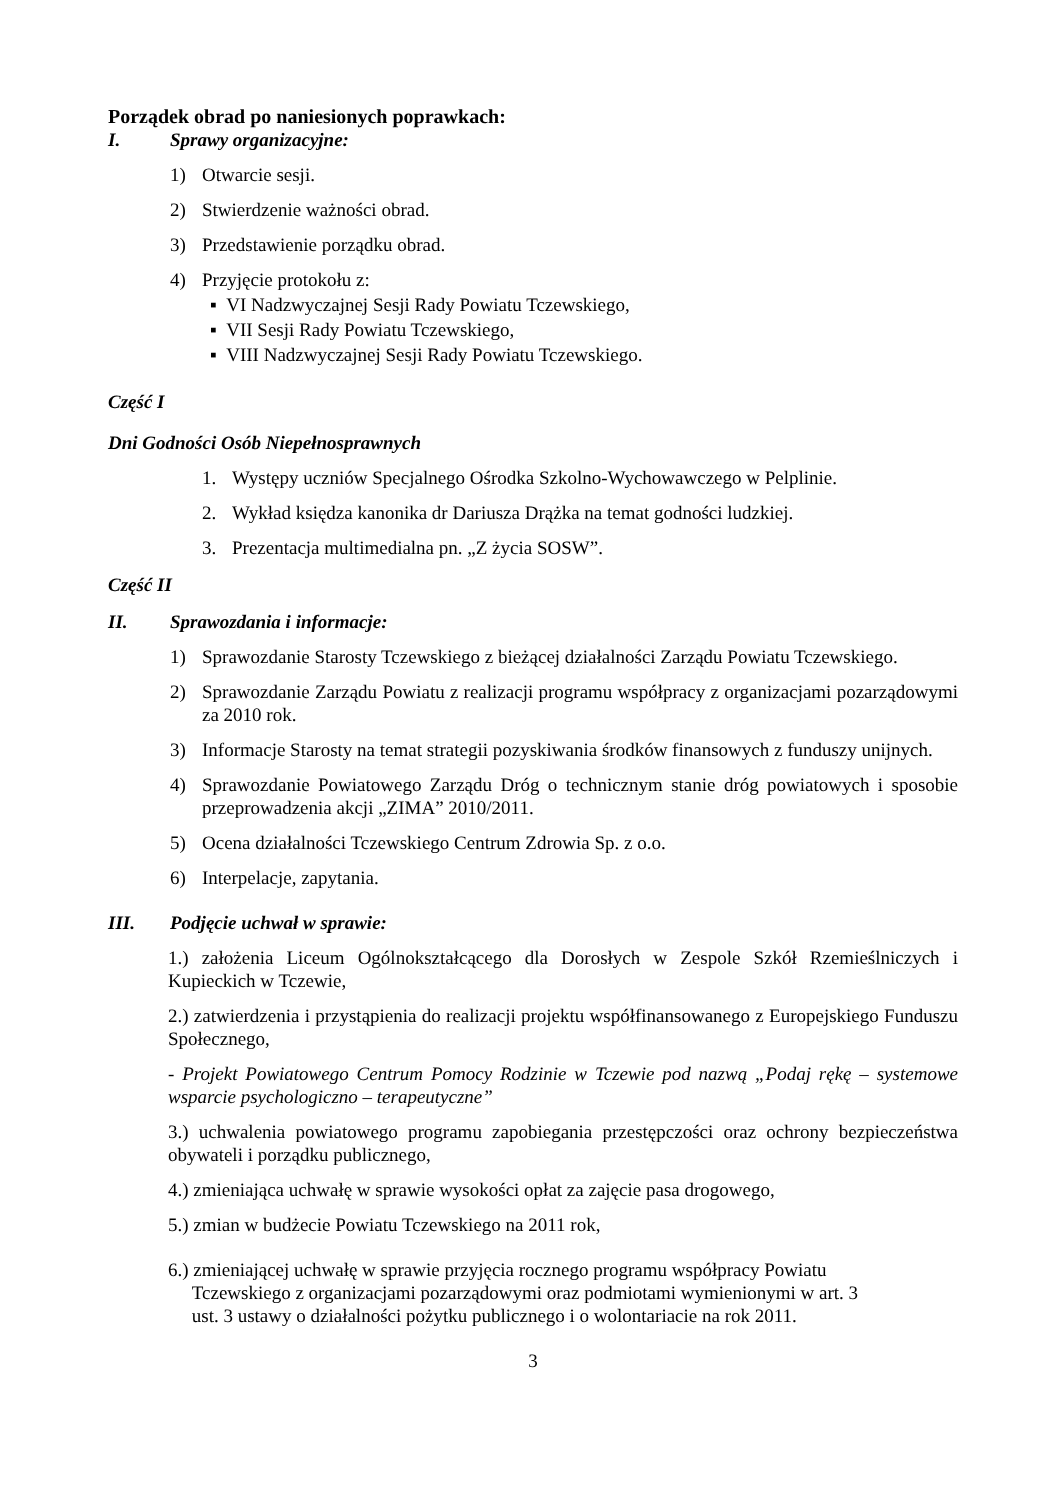Porządek obrad po naniesionych poprawkach:
I. Sprawy organizacyjne:
1) Otwarcie sesji.
2) Stwierdzenie ważności obrad.
3) Przedstawienie porządku obrad.
4) Przyjęcie protokołu z:
▪ VI Nadzwyczajnej Sesji Rady Powiatu Tczewskiego,
▪ VII Sesji Rady Powiatu Tczewskiego,
▪ VIII Nadzwyczajnej Sesji Rady Powiatu Tczewskiego.
Część I
Dni Godności Osób Niepełnosprawnych
1. Występy uczniów Specjalnego Ośrodka Szkolno-Wychowawczego w Pelplinie.
2. Wykład księdza kanonika dr Dariusza Drążka na temat godności ludzkiej.
3. Prezentacja multimedialna pn. „Z życia SOSW”.
Część II
II. Sprawozdania i informacje:
1) Sprawozdanie Starosty Tczewskiego z bieżącej działalności Zarządu Powiatu Tczewskiego.
2) Sprawozdanie Zarządu Powiatu z realizacji programu współpracy z organizacjami pozarządowymi za 2010 rok.
3) Informacje Starosty na temat strategii pozyskiwania środków finansowych z funduszy unijnych.
4) Sprawozdanie Powiatowego Zarządu Dróg o technicznym stanie dróg powiatowych i sposobie przeprowadzenia akcji „ZIMA” 2010/2011.
5) Ocena działalności Tczewskiego Centrum Zdrowia Sp. z o.o.
6) Interpelacje, zapytania.
III. Podjęcie uchwał w sprawie:
1.) założenia Liceum Ogólnokształcącego dla Dorosłych w Zespole Szkół Rzemieślniczych i Kupieckich w Tczewie,
2.) zatwierdzenia i przystąpienia do realizacji projektu współfinansowanego z Europejskiego Funduszu Społecznego,
- Projekt Powiatowego Centrum Pomocy Rodzinie w Tczewie pod nazwą „Podaj rękę – systemowe wsparcie psychologiczno – terapeutyczne”
3.) uchwalenia powiatowego programu zapobiegania przestępczości oraz ochrony bezpieczeństwa obywateli i porządku publicznego,
4.) zmieniająca uchwałę w sprawie wysokości opłat za zajęcie pasa drogowego,
5.) zmian w budżecie Powiatu Tczewskiego na 2011 rok,
6.) zmieniającej uchwałę w sprawie przyjęcia rocznego programu współpracy Powiatu
Tczewskiego z organizacjami pozarządowymi oraz podmiotami wymienionymi w art. 3
ust. 3 ustawy o działalności pożytku publicznego i o wolontariacie na rok 2011.
3